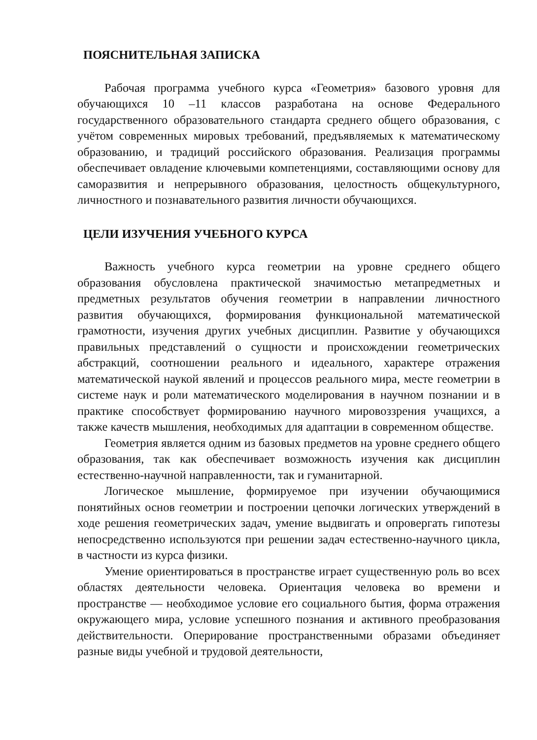ПОЯСНИТЕЛЬНАЯ ЗАПИСКА
Рабочая программа учебного курса «Геометрия» базового уровня для обучающихся 10 –11 классов разработана на основе Федерального государственного образовательного стандарта среднего общего образования, с учётом современных мировых требований, предъявляемых к математическому образованию, и традиций российского образования. Реализация программы обеспечивает овладение ключевыми компетенциями, составляющими основу для саморазвития и непрерывного образования, целостность общекультурного, личностного и познавательного развития личности обучающихся.
ЦЕЛИ ИЗУЧЕНИЯ УЧЕБНОГО КУРСА
Важность учебного курса геометрии на уровне среднего общего образования обусловлена практической значимостью метапредметных и предметных результатов обучения геометрии в направлении личностного развития обучающихся, формирования функциональной математической грамотности, изучения других учебных дисциплин. Развитие у обучающихся правильных представлений о сущности и происхождении геометрических абстракций, соотношении реального и идеального, характере отражения математической наукой явлений и процессов реального мира, месте геометрии в системе наук и роли математического моделирования в научном познании и в практике способствует формированию научного мировоззрения учащихся, а также качеств мышления, необходимых для адаптации в современном обществе.
Геометрия является одним из базовых предметов на уровне среднего общего образования, так как обеспечивает возможность изучения как дисциплин естественно-научной направленности, так и гуманитарной.
Логическое мышление, формируемое при изучении обучающимися понятийных основ геометрии и построении цепочки логических утверждений в ходе решения геометрических задач, умение выдвигать и опровергать гипотезы непосредственно используются при решении задач естественно-научного цикла, в частности из курса физики.
Умение ориентироваться в пространстве играет существенную роль во всех областях деятельности человека. Ориентация человека во времени и пространстве — необходимое условие его социального бытия, форма отражения окружающего мира, условие успешного познания и активного преобразования действительности. Оперирование пространственными образами объединяет разные виды учебной и трудовой деятельности,